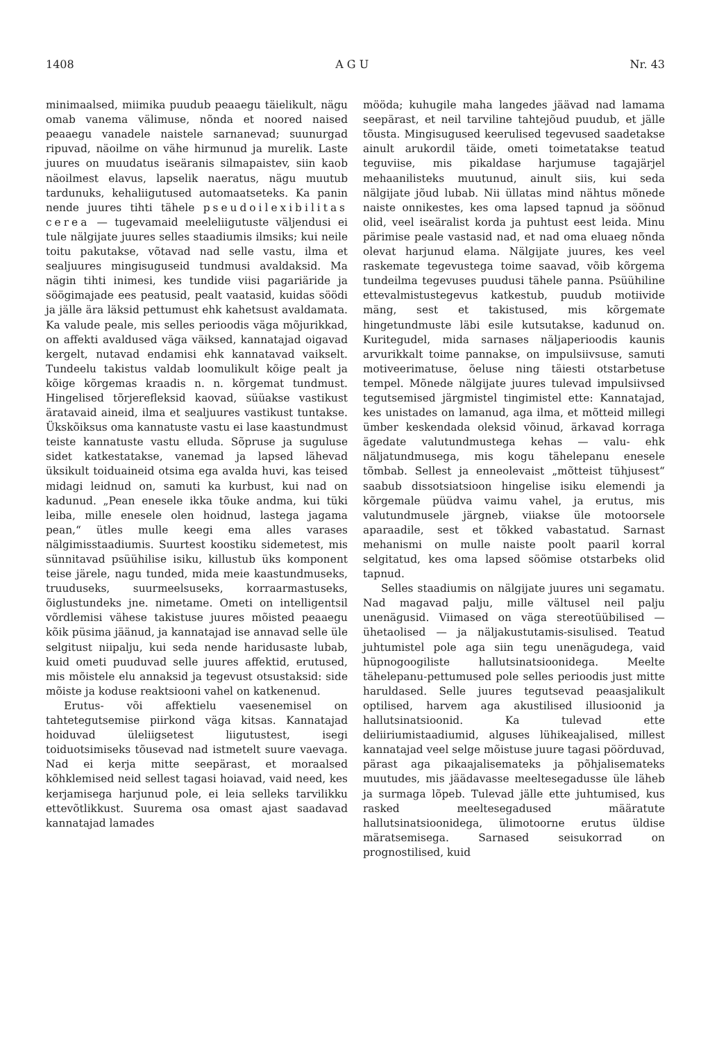1408 A G U Nr. 43
minimaalsed, miimika puudub peaaegu täielikult, nägu omab vanema välimuse, nõnda et noored naised peaaegu vanadele naistele sarnanevad; suunurgad ripuvad, näoilme on vähe hirmunud ja murelik. Laste juures on muudatus iseäranis silmapaistev, siin kaob näoilmest elavus, lapselik naeratus, nägu muutub tardunuks, kehaliigutused automaatseteks. Ka panin nende juures tihti tähele pseudoilexibilitas cerea — tugevamaid meeleliigutuste väljendusi ei tule nälgijate juures selles staadiumis ilmsiks; kui neile toitu pakutakse, võtavad nad selle vastu, ilma et sealjuures mingisuguseid tundmusi avaldaksid. Ma nägin tihti inimesi, kes tundide viisi pagariäride ja söögimajade ees peatusid, pealt vaatasid, kuidas söödi ja jälle ära läksid pettumust ehk kahetsust avaldamata. Ka valude peale, mis selles perioodis väga mõjurikkad, on affekti avaldused väga väiksed, kannatajad oigavad kergelt, nutavad endamisi ehk kannatavad vaikselt. Tundeelu takistus valdab loomulikult kõige pealt ja kõige kõrgemas kraadis n. n. kõrgemat tundmust. Hingelised tõrjerefleksid kaovad, süüakse vastikust äratavaid aineid, ilma et sealjuures vastikust tuntakse. Ükskõiksus oma kannatuste vastu ei lase kaastundmust teiste kannatuste vastu elluda. Sõpruse ja suguluse sidet katkestatakse, vanemad ja lapsed lähevad üksikult toiduaineid otsima ega avalda huvi, kas teised midagi leidnud on, samuti ka kurbust, kui nad on kadunud. „Pean enesele ikka tõuke andma, kui tüki leiba, mille enesele olen hoidnud, lastega jagama pean,“ ütles mulle keegi ema alles varases nälgimisstaadiumis. Suurtest koostiku sidemetest, mis sünnitavad psüühilise isiku, killustub üks komponent teise järele, nagu tunded, mida meie kaastundmuseks, truuduseks, suurmeelsuseks, korraarmastuseks, õiglustundeks jne. nimetame. Ometi on intelligentsil võrdlemisi vähese takistuse juures mõisted peaaegu kõik püsima jäänud, ja kannatajad ise annavad selle üle selgitust niipalju, kui seda nende haridusaste lubab, kuid ometi puuduvad selle juures affektid, erutused, mis mõistele elu annaksid ja tegevust otsustaksid: side mõiste ja koduse reaktsiooni vahel on katkenenud.
Erutus- või affektielu vaesenemisel on tahtetegutsemise piirkond väga kitsas. Kannatajad hoiduvad üleliigsetest liigutustest, isegi toiduotsimiseks tõusevad nad istmetelt suure vaevaga. Nad ei kerja mitte seepärast, et moraalsed kõhklemised neid sellest tagasi hoiavad, vaid need, kes kerjamisega harjunud pole, ei leia selleks tarvilikku ettevõtlikkust. Suurema osa omast ajast saadavad kannatajad lamades
mööda; kuhugile maha langedes jäävad nad lamama seepärast, et neil tarviline tahtejõud puudub, et jälle tõusta. Mingisugused keerulised tegevused saadetakse ainult arukordil täide, ometi toimetatakse teatud teguviise, mis pikaldase harjumuse tagajärjel mehaanilisteks muutunud, ainult siis, kui seda nälgijate jõud lubab. Nii üllatas mind nähtus mõnede naiste onnikestes, kes oma lapsed tapnud ja söönud olid, veel iseäralist korda ja puhtust eest leida. Minu pärimise peale vastasid nad, et nad oma eluaeg nõnda olevat harjunud elama. Nälgijate juures, kes veel raskemate tegevustega toime saavad, võib kõrgema tundeilma tegevuses puudusi tähele panna. Psüühiline ettevalmistustegevus katkestub, puudub motiivide mäng, sest et takistused, mis kõrgemate hingetundmuste läbi esile kutsutakse, kadunud on. Kuritegudel, mida sarnases näljaperioodis kaunis arvurikkalt toime pannakse, on impulsiivsuse, samuti motiveerimatuse, õeluse ning täiesti otstarbetuse tempel. Mõnede nälgijate juures tulevad impulsiivsed tegutsemised järgmistel tingimistel ette: Kannatajad, kes unistades on lamanud, aga ilma, et mõtteid millegi ümber keskendada oleksid võinud, ärkavad korraga ägedate valutundmustega kehas — valu- ehk näljatundmusega, mis kogu tähelepanu enesele tõmbab. Sellest ja enneolevaist „mõtteist tühjusest“ saabub dissotsiatsioon hingelise isiku elemendi ja kõrgemale püüdva vaimu vahel, ja erutus, mis valutundmusele järgneb, viiakse üle motoorsele aparaadile, sest et tõkked vabastatud. Sarnast mehanismi on mulle naiste poolt paaril korral selgitatud, kes oma lapsed söömise otstarbeks olid tapnud.
Selles staadiumis on nälgijate juures uni segamatu. Nad magavad palju, mille vältusel neil palju unenägusid. Viimased on väga stereotüübilised — ühetaolised — ja näljakustutamis-sisulised. Teatud juhtumistel pole aga siin tegu unenägudega, vaid hüpnogoogiliste hallutsinatsioonidega. Meelte tähelepanu-pettumused pole selles perioodis just mitte haruldased. Selle juures tegutsevad peaasjalikult optilised, harvem aga akustilised illusioonid ja hallutsinatsioonid. Ka tulevad ette deliiriumistaadiumid, alguses lühikeajalised, millest kannatajad veel selge mõistuse juure tagasi pöörduvad, pärast aga pikaajalisemateks ja põhjalisemateks muutudes, mis jäädavasse meeltesegadusse üle läheb ja surmaga lõpeb. Tulevad jälle ette juhtumised, kus rasked meeltesegadused määratute hallutsinatsioonidega, ülimotoorne erutus üldise märatsemisega. Sarnased seisukorrad on prognostilised, kuid